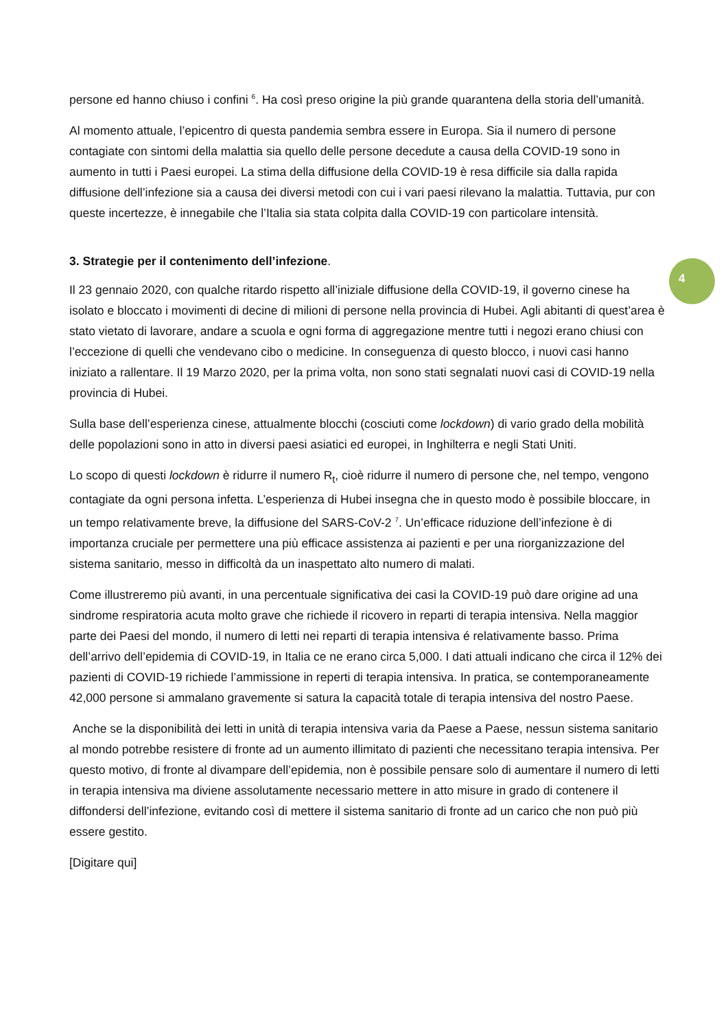4
persone ed hanno chiuso i confini <sup>6</sup>. Ha così preso origine la più grande quarantena della storia dell’umanità.
Al momento attuale, l’epicentro di questa pandemia sembra essere in Europa. Sia il numero di persone contagiate con sintomi della malattia sia quello delle persone decedute a causa della COVID-19 sono in aumento in tutti i Paesi europei. La stima della diffusione della COVID-19 è resa difficile sia dalla rapida diffusione dell’infezione sia a causa dei diversi metodi con cui i vari paesi rilevano la malattia. Tuttavia, pur con queste incertezze, è innegabile che l’Italia sia stata colpita dalla COVID-19 con particolare intensità.
3. Strategie per il contenimento dell’infezione.
Il 23 gennaio 2020, con qualche ritardo rispetto all’iniziale diffusione della COVID-19, il governo cinese ha isolato e bloccato i movimenti di decine di milioni di persone nella provincia di Hubei. Agli abitanti di quest’area è stato vietato di lavorare, andare a scuola e ogni forma di aggregazione mentre tutti i negozi erano chiusi con l’eccezione di quelli che vendevano cibo o medicine. In conseguenza di questo blocco, i nuovi casi hanno iniziato a rallentare. Il 19 Marzo 2020, per la prima volta, non sono stati segnalati nuovi casi di COVID-19 nella provincia di Hubei.
Sulla base dell’esperienza cinese, attualmente blocchi (cosciuti come lockdown) di vario grado della mobilità delle popolazioni sono in atto in diversi paesi asiatici ed europei, in Inghilterra e negli Stati Uniti.
Lo scopo di questi lockdown è ridurre il numero R<sub>t</sub>, cioè ridurre il numero di persone che, nel tempo, vengono contagiate da ogni persona infetta. L’esperienza di Hubei insegna che in questo modo è possibile bloccare, in un tempo relativamente breve, la diffusione del SARS-CoV-2 <sup>7</sup>. Un’efficace riduzione dell’infezione è di importanza cruciale per permettere una più efficace assistenza ai pazienti e per una riorganizzazione del sistema sanitario, messo in difficoltà da un inaspettato alto numero di malati.
Come illustreremo più avanti, in una percentuale significativa dei casi la COVID-19 può dare origine ad una sindrome respiratoria acuta molto grave che richiede il ricovero in reparti di terapia intensiva. Nella maggior parte dei Paesi del mondo, il numero di letti nei reparti di terapia intensiva é relativamente basso. Prima dell’arrivo dell’epidemia di COVID-19, in Italia ce ne erano circa 5,000. I dati attuali indicano che circa il 12% dei pazienti di COVID-19 richiede l’ammissione in reperti di terapia intensiva. In pratica, se contemporaneamente 42,000 persone si ammalano gravemente si satura la capacità totale di terapia intensiva del nostro Paese.
Anche se la disponibilità dei letti in unità di terapia intensiva varia da Paese a Paese, nessun sistema sanitario al mondo potrebbe resistere di fronte ad un aumento illimitato di pazienti che necessitano terapia intensiva. Per questo motivo, di fronte al divampare dell’epidemia, non è possibile pensare solo di aumentare il numero di letti in terapia intensiva ma diviene assolutamente necessario mettere in atto misure in grado di contenere il diffondersi dell’infezione, evitando così di mettere il sistema sanitario di fronte ad un carico che non può più essere gestito.
[Digitare qui]